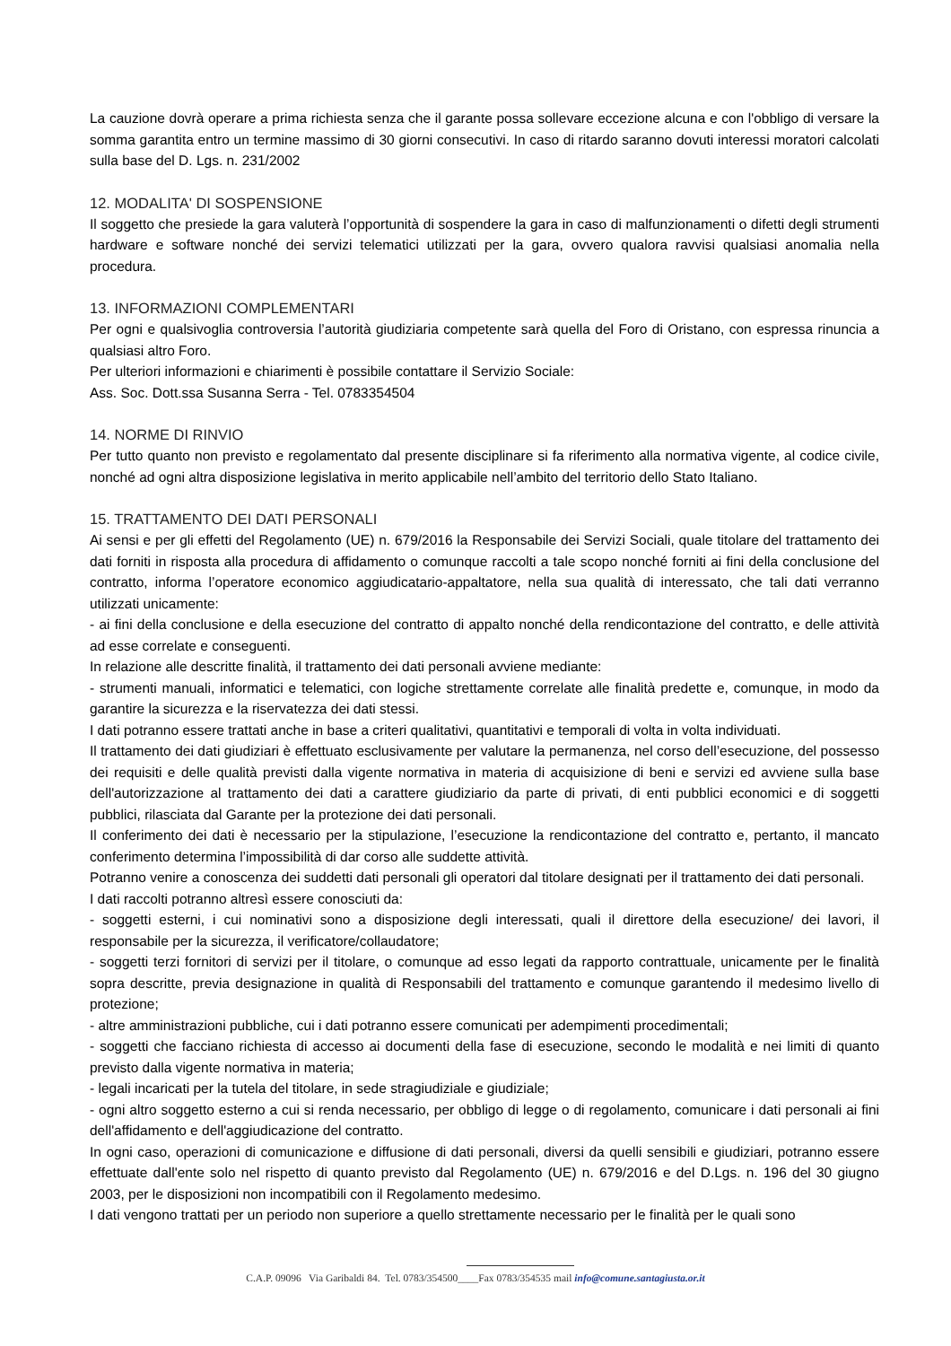La cauzione dovrà operare a prima richiesta senza che il garante possa sollevare eccezione alcuna e con l'obbligo di versare la somma garantita entro un termine massimo di 30 giorni consecutivi. In caso di ritardo saranno dovuti interessi moratori calcolati sulla base del D. Lgs. n. 231/2002
12. MODALITA' DI SOSPENSIONE
Il soggetto che presiede la gara valuterà l’opportunità di sospendere la gara in caso di malfunzionamenti o difetti degli strumenti hardware e software nonché dei servizi telematici utilizzati per la gara, ovvero qualora ravvisi qualsiasi anomalia nella procedura.
13. INFORMAZIONI COMPLEMENTARI
Per ogni e qualsivoglia controversia l’autorità giudiziaria competente sarà quella del Foro di Oristano, con espressa rinuncia a qualsiasi altro Foro.
Per ulteriori informazioni e chiarimenti è possibile contattare il Servizio Sociale:
Ass. Soc. Dott.ssa Susanna Serra - Tel. 0783354504
14. NORME DI RINVIO
Per tutto quanto non previsto e regolamentato dal presente disciplinare si fa riferimento alla normativa vigente, al codice civile, nonché ad ogni altra disposizione legislativa in merito applicabile nell’ambito del territorio dello Stato Italiano.
15. TRATTAMENTO DEI DATI PERSONALI
Ai sensi e per gli effetti del Regolamento (UE) n. 679/2016 la Responsabile dei Servizi Sociali, quale titolare del trattamento dei dati forniti in risposta alla procedura di affidamento o comunque raccolti a tale scopo nonché forniti ai fini della conclusione del contratto, informa l’operatore economico aggiudicatario-appaltatore, nella sua qualità di interessato, che tali dati verranno utilizzati unicamente:
- ai fini della conclusione e della esecuzione del contratto di appalto nonché della rendicontazione del contratto, e delle attività ad esse correlate e conseguenti.
In relazione alle descritte finalità, il trattamento dei dati personali avviene mediante:
- strumenti manuali, informatici e telematici, con logiche strettamente correlate alle finalità predette e, comunque, in modo da garantire la sicurezza e la riservatezza dei dati stessi.
I dati potranno essere trattati anche in base a criteri qualitativi, quantitativi e temporali di volta in volta individuati.
Il trattamento dei dati giudiziari è effettuato esclusivamente per valutare la permanenza, nel corso dell’esecuzione, del possesso dei requisiti e delle qualità previsti dalla vigente normativa in materia di acquisizione di beni e servizi ed avviene sulla base dell'autorizzazione al trattamento dei dati a carattere giudiziario da parte di privati, di enti pubblici economici e di soggetti pubblici, rilasciata dal Garante per la protezione dei dati personali.
Il conferimento dei dati è necessario per la stipulazione, l’esecuzione la rendicontazione del contratto e, pertanto, il mancato conferimento determina l’impossibilità di dar corso alle suddette attività.
Potranno venire a conoscenza dei suddetti dati personali gli operatori dal titolare designati per il trattamento dei dati personali.
I dati raccolti potranno altresì essere conosciuti da:
- soggetti esterni, i cui nominativi sono a disposizione degli interessati, quali il direttore della esecuzione/ dei lavori, il responsabile per la sicurezza, il verificatore/collaudatore;
- soggetti terzi fornitori di servizi per il titolare, o comunque ad esso legati da rapporto contrattuale, unicamente per le finalità sopra descritte, previa designazione in qualità di Responsabili del trattamento e comunque garantendo il medesimo livello di protezione;
- altre amministrazioni pubbliche, cui i dati potranno essere comunicati per adempimenti procedimentali;
- soggetti che facciano richiesta di accesso ai documenti della fase di esecuzione, secondo le modalità e nei limiti di quanto previsto dalla vigente normativa in materia;
- legali incaricati per la tutela del titolare, in sede stragiudiziale e giudiziale;
- ogni altro soggetto esterno a cui si renda necessario, per obbligo di legge o di regolamento, comunicare i dati personali ai fini dell'affidamento e dell'aggiudicazione del contratto.
In ogni caso, operazioni di comunicazione e diffusione di dati personali, diversi da quelli sensibili e giudiziari, potranno essere effettuate dall'ente solo nel rispetto di quanto previsto dal Regolamento (UE) n. 679/2016 e del D.Lgs. n. 196 del 30 giugno 2003, per le disposizioni non incompatibili con il Regolamento medesimo.
I dati vengono trattati per un periodo non superiore a quello strettamente necessario per le finalità per le quali sono
C.A.P. 09096 Via Garibaldi 84. Tel. 0783/354500____Fax 0783/354535 mail info@comune.santagiusta.or.it